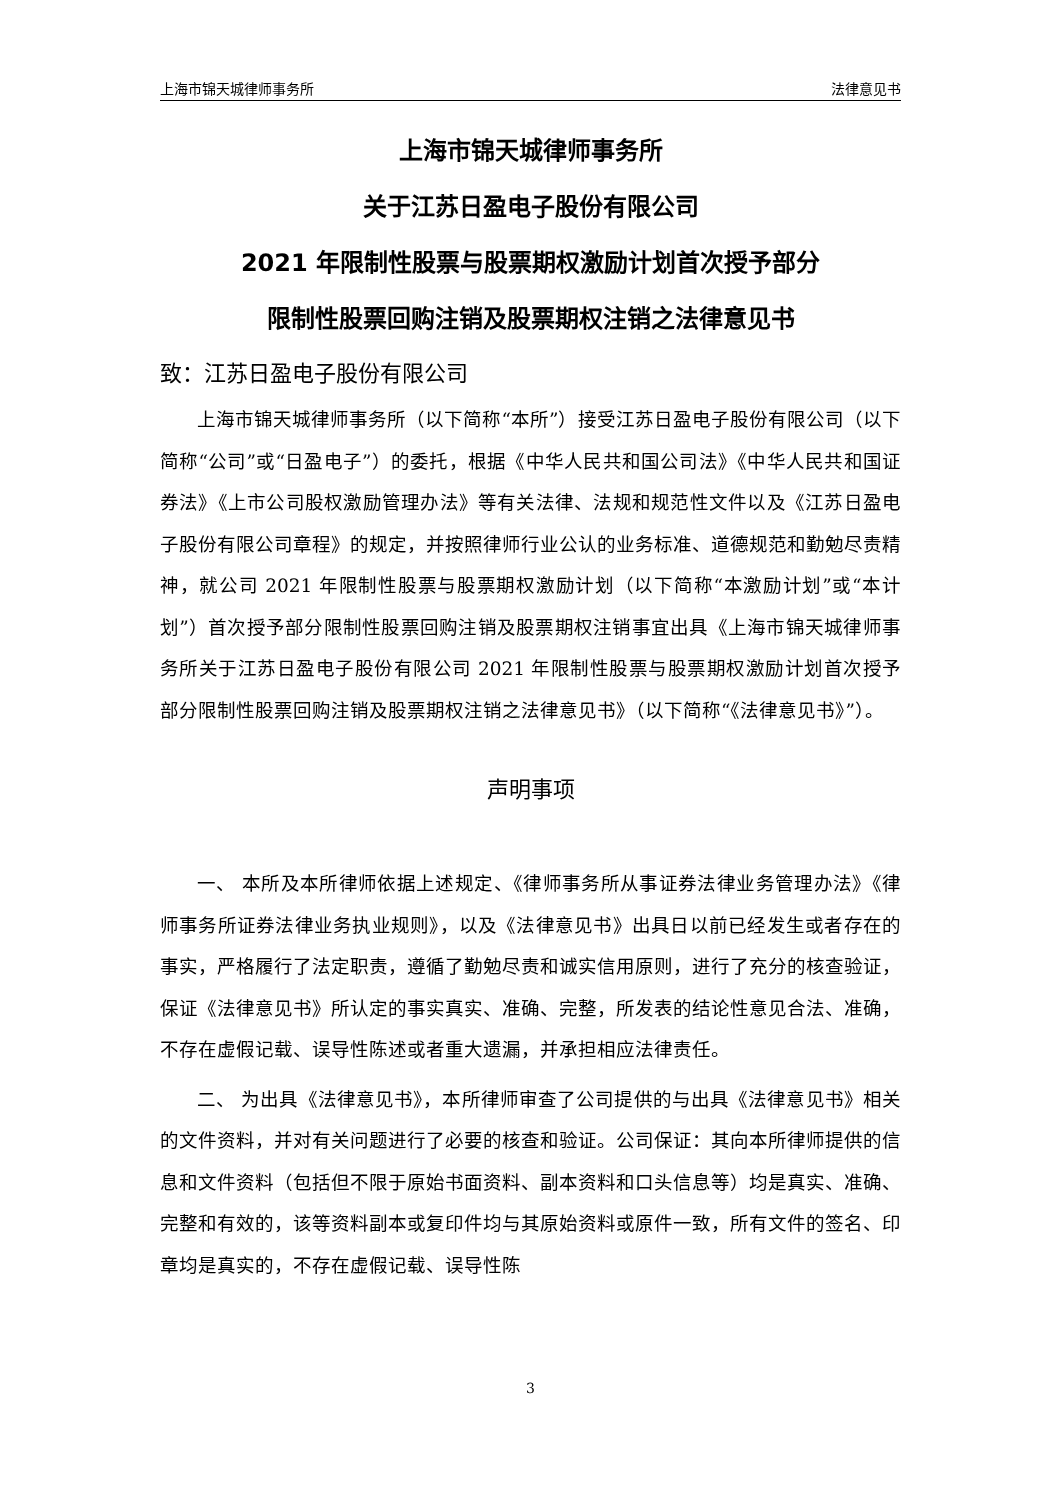上海市锦天城律师事务所 法律意见书
上海市锦天城律师事务所
关于江苏日盈电子股份有限公司
2021 年限制性股票与股票期权激励计划首次授予部分
限制性股票回购注销及股票期权注销之法律意见书
致：江苏日盈电子股份有限公司
上海市锦天城律师事务所（以下简称“本所”）接受江苏日盈电子股份有限公司（以下简称“公司”或“日盈电子”）的委托，根据《中华人民共和国公司法》《中华人民共和国证券法》《上市公司股权激励管理办法》等有关法律、法规和规范性文件以及《江苏日盈电子股份有限公司章程》的规定，并按照律师行业公认的业务标准、道德规范和勤勉尽责精神，就公司 2021 年限制性股票与股票期权激励计划（以下简称“本激励计划”或“本计划”）首次授予部分限制性股票回购注销及股票期权注销事宜出具《上海市锦天城律师事务所关于江苏日盈电子股份有限公司 2021 年限制性股票与股票期权激励计划首次授予部分限制性股票回购注销及股票期权注销之法律意见书》（以下简称“《法律意见书》”）。
声明事项
一、 本所及本所律师依据上述规定、《律师事务所从事证券法律业务管理办法》《律师事务所证券法律业务执业规则》，以及《法律意见书》出具日以前已经发生或者存在的事实，严格履行了法定职责，遵循了勤勉尽责和诚实信用原则，进行了充分的核查验证，保证《法律意见书》所认定的事实真实、准确、完整，所发表的结论性意见合法、准确，不存在虚假记载、误导性陈述或者重大遗漏，并承担相应法律责任。
二、 为出具《法律意见书》，本所律师审查了公司提供的与出具《法律意见书》相关的文件资料，并对有关问题进行了必要的核查和验证。公司保证：其向本所律师提供的信息和文件资料（包括但不限于原始书面资料、副本资料和口头信息等）均是真实、准确、完整和有效的，该等资料副本或复印件均与其原始资料或原件一致，所有文件的签名、印章均是真实的，不存在虚假记载、误导性陈
3